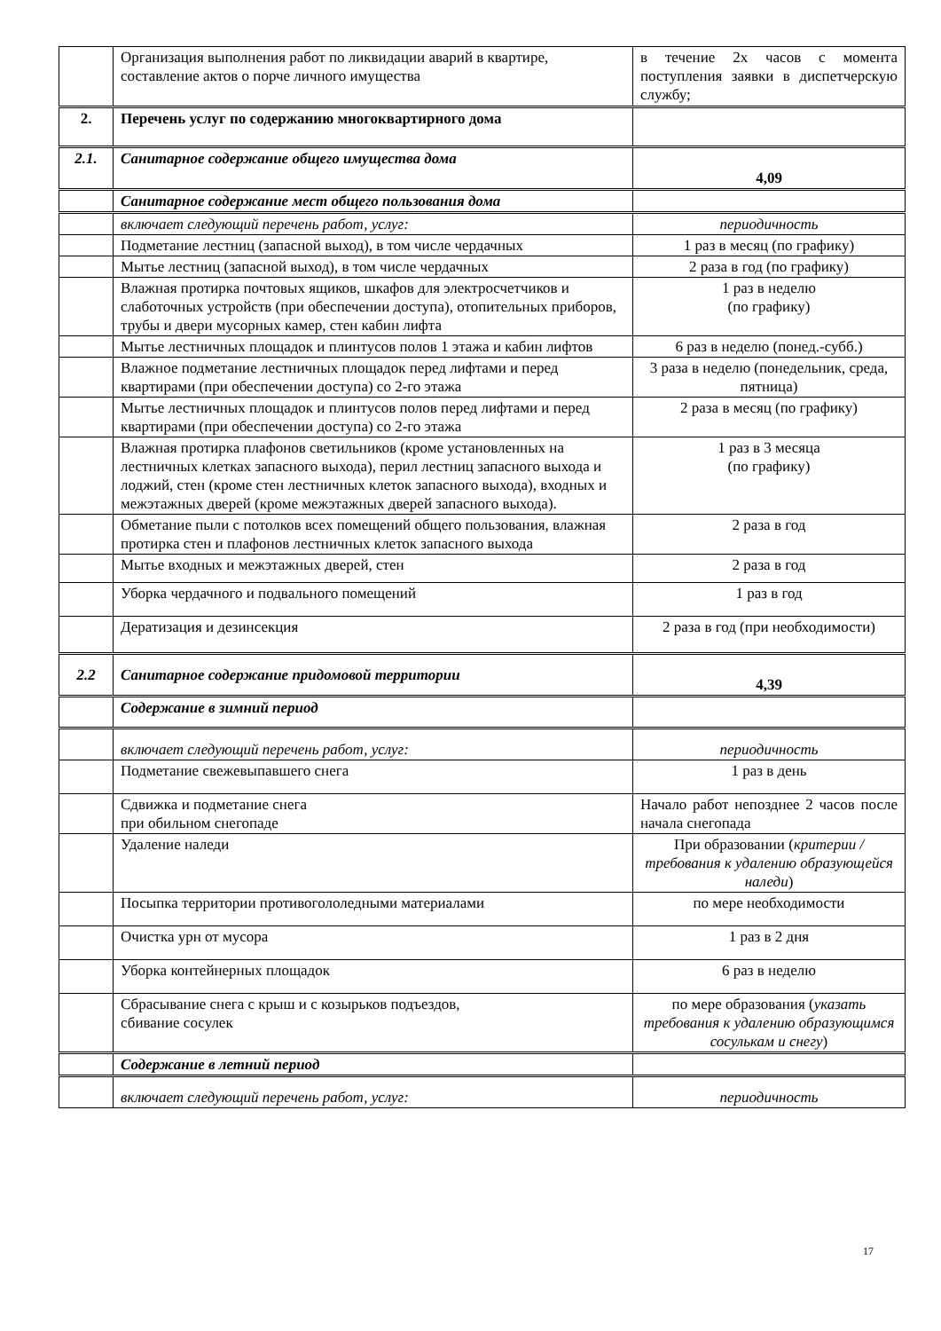| | Организация выполнения работ по ликвидации аварий в квартире, составление актов о порче личного имущества | в течение 2х часов с момента поступления заявки в диспетчерскую службу; |
| 2. | Перечень услуг по содержанию многоквартирного дома | |
| 2.1. | Санитарное содержание общего имущества дома | 4,09 |
| | Санитарное содержание мест общего пользования дома | |
| | включает следующий перечень работ, услуг: | периодичность |
| | Подметание лестниц (запасной выход), в том числе чердачных | 1 раз в месяц (по графику) |
| | Мытье лестниц (запасной выход), в том числе чердачных | 2 раза в год (по графику) |
| | Влажная протирка почтовых ящиков, шкафов для электросчетчиков и слаботочных устройств (при обеспечении доступа), отопительных приборов, трубы и двери мусорных камер, стен кабин лифта | 1 раз в неделю (по графику) |
| | Мытье лестничных площадок и плинтусов полов 1 этажа и кабин лифтов | 6 раз в неделю (понед.-субб.) |
| | Влажное подметание лестничных площадок перед лифтами и перед квартирами (при обеспечении доступа) со 2-го этажа | 3 раза в неделю (понедельник, среда, пятница) |
| | Мытье лестничных площадок и плинтусов полов перед лифтами и перед квартирами (при обеспечении доступа) со 2-го этажа | 2 раза в месяц (по графику) |
| | Влажная протирка плафонов светильников (кроме установленных на лестничных клетках запасного выхода), перил лестниц запасного выхода и лоджий, стен (кроме стен лестничных клеток запасного выхода), входных и межэтажных дверей (кроме межэтажных дверей запасного выхода). | 1 раз в 3 месяца (по графику) |
| | Обметание пыли с потолков всех помещений общего пользования, влажная протирка стен и плафонов лестничных клеток запасного выхода | 2 раза в год |
| | Мытье входных и межэтажных дверей, стен | 2 раза в год |
| | Уборка чердачного и подвального помещений | 1 раз в год |
| | Дератизация и дезинсекция | 2 раза в год (при необходимости) |
| 2.2 | Санитарное содержание придомовой территории | 4,39 |
| | Содержание в зимний период | |
| | включает следующий перечень работ, услуг: | периодичность |
| | Подметание свежевыпавшего снега | 1 раз в день |
| | Сдвижка и подметание снега при обильном снегопаде | Начало работ непозднее 2 часов после начала снегопада |
| | Удаление наледи | При образовании ( критерии / требования к удалению образующейся наледи ) |
| | Посыпка территории противогололедными материалами | по мере необходимости |
| | Очистка урн от мусора | 1 раз в 2 дня |
| | Уборка контейнерных площадок | 6 раз в неделю |
| | Сбрасывание снега с крыш и с козырьков подъездов, сбивание сосулек | по мере образования ( указать требования к удалению образующимся сосулькам и снегу ) |
| | Содержание в летний период | |
| | включает следующий перечень работ, услуг: | периодичность |
17